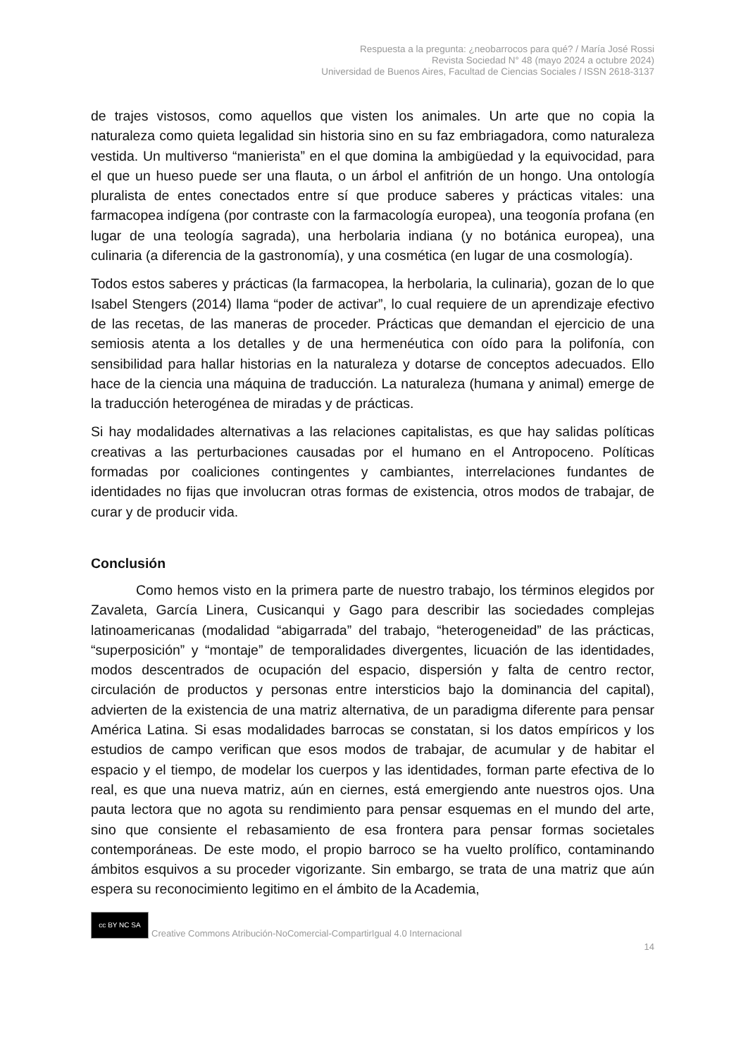Respuesta a la pregunta: ¿neobarrocos para qué? / María José Rossi
Revista Sociedad N° 48 (mayo 2024 a octubre 2024)
Universidad de Buenos Aires, Facultad de Ciencias Sociales / ISSN 2618-3137
de trajes vistosos, como aquellos que visten los animales. Un arte que no copia la naturaleza como quieta legalidad sin historia sino en su faz embriagadora, como naturaleza vestida. Un multiverso “manierista” en el que domina la ambigüedad y la equivocidad, para el que un hueso puede ser una flauta, o un árbol el anfitrión de un hongo. Una ontología pluralista de entes conectados entre sí que produce saberes y prácticas vitales: una farmacopea indígena (por contraste con la farmacología europea), una teogonía profana (en lugar de una teología sagrada), una herbolaria indiana (y no botánica europea), una culinaria (a diferencia de la gastronomía), y una cosmética (en lugar de una cosmología).
Todos estos saberes y prácticas (la farmacopea, la herbolaria, la culinaria), gozan de lo que Isabel Stengers (2014) llama “poder de activar”, lo cual requiere de un aprendizaje efectivo de las recetas, de las maneras de proceder. Prácticas que demandan el ejercicio de una semiosis atenta a los detalles y de una hermenéutica con oído para la polifonía, con sensibilidad para hallar historias en la naturaleza y dotarse de conceptos adecuados. Ello hace de la ciencia una máquina de traducción. La naturaleza (humana y animal) emerge de la traducción heterogénea de miradas y de prácticas.
Si hay modalidades alternativas a las relaciones capitalistas, es que hay salidas políticas creativas a las perturbaciones causadas por el humano en el Antropoceno. Políticas formadas por coaliciones contingentes y cambiantes, interrelaciones fundantes de identidades no fijas que involucran otras formas de existencia, otros modos de trabajar, de curar y de producir vida.
Conclusión
Como hemos visto en la primera parte de nuestro trabajo, los términos elegidos por Zavaleta, García Linera, Cusicanqui y Gago para describir las sociedades complejas latinoamericanas (modalidad “abigarrada” del trabajo, “heterogeneidad” de las prácticas, “superposición” y “montaje” de temporalidades divergentes, licuación de las identidades, modos descentrados de ocupación del espacio, dispersión y falta de centro rector, circulación de productos y personas entre intersticios bajo la dominancia del capital), advierten de la existencia de una matriz alternativa, de un paradigma diferente para pensar América Latina. Si esas modalidades barrocas se constatan, si los datos empíricos y los estudios de campo verifican que esos modos de trabajar, de acumular y de habitar el espacio y el tiempo, de modelar los cuerpos y las identidades, forman parte efectiva de lo real, es que una nueva matriz, aún en ciernes, está emergiendo ante nuestros ojos. Una pauta lectora que no agota su rendimiento para pensar esquemas en el mundo del arte, sino que consiente el rebasamiento de esa frontera para pensar formas societales contemporáneas. De este modo, el propio barroco se ha vuelto prolífico, contaminando ámbitos esquivos a su proceder vigorizante. Sin embargo, se trata de una matriz que aún espera su reconocimiento legitimo en el ámbito de la Academia,
cc BY NC SA Creative Commons Atribución-NoComercial-CompartirIgual 4.0 Internacional
14